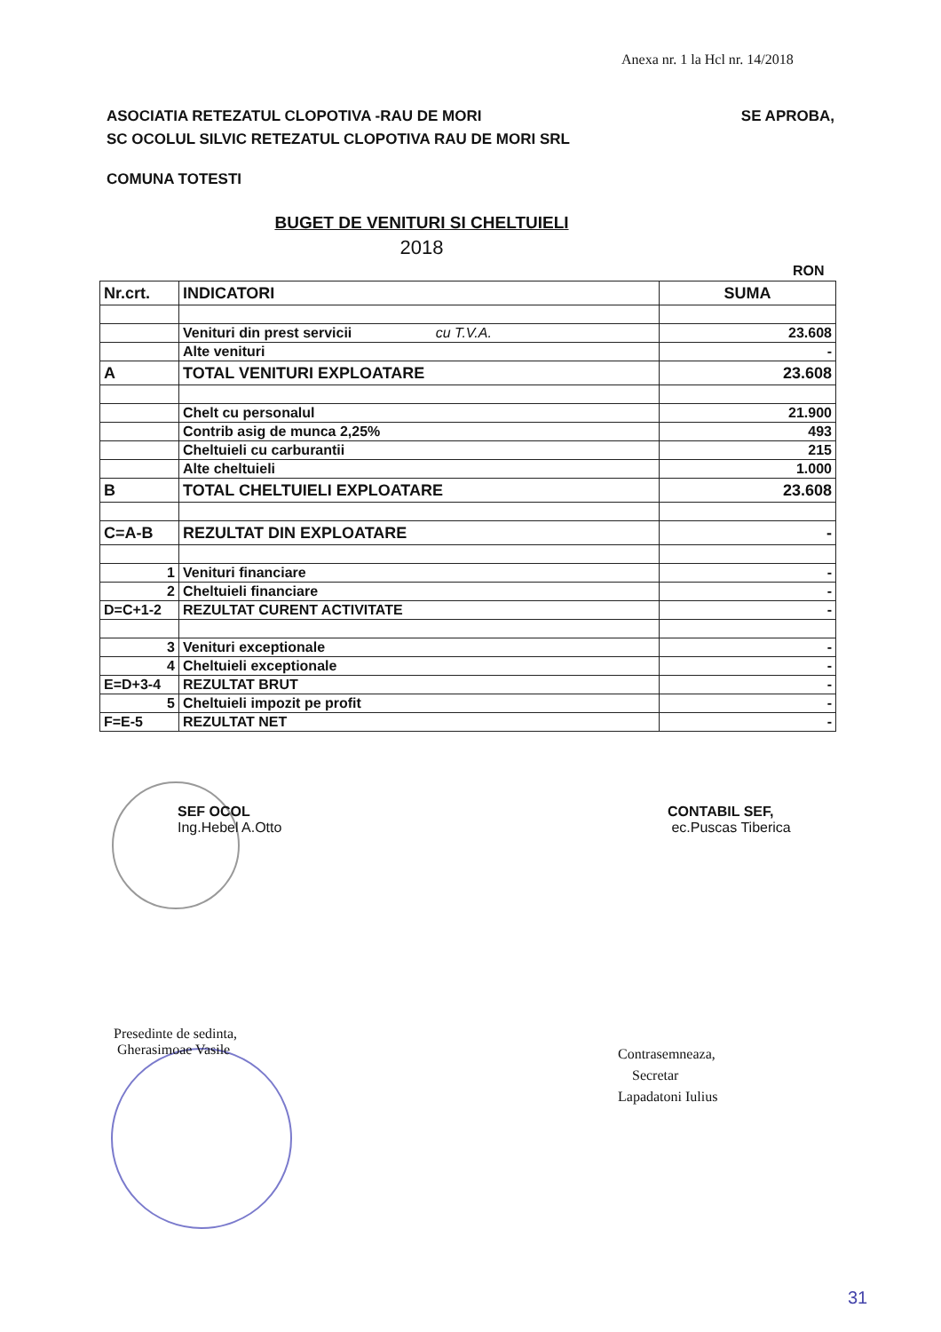Anexa nr. 1 la Hcl nr. 14/2018
SE APROBA, ASOCIATIA RETEZATUL CLOPOTIVA -RAU DE MORI
SC OCOLUL SILVIC RETEZATUL CLOPOTIVA RAU DE MORI SRL
COMUNA TOTESTI
BUGET DE VENITURI SI CHELTUIELI
2018
RON
| Nr.crt. | INDICATORI | SUMA |
| --- | --- | --- |
| | Venituri din prest servicii cu T.V.A. | 23.608 |
| | Alte venituri | - |
| A | TOTAL VENITURI EXPLOATARE | 23.608 |
| | Chelt cu personalul | 21.900 |
| | Contrib asig de munca 2,25% | 493 |
| | Cheltuieli cu carburantii | 215 |
| | Alte cheltuieli | 1.000 |
| B | TOTAL CHELTUIELI EXPLOATARE | 23.608 |
| C=A-B | REZULTAT DIN EXPLOATARE | - |
| 1 | Venituri financiare | - |
| 2 | Cheltuieli financiare | - |
| D=C+1-2 | REZULTAT CURENT ACTIVITATE | - |
| 3 | Venituri exceptionale | - |
| 4 | Cheltuieli exceptionale | - |
| E=D+3-4 | REZULTAT BRUT | - |
| 5 | Cheltuieli impozit pe profit | - |
| F=E-5 | REZULTAT NET | - |
SEF OCOL
Ing.Hebel A.Otto
CONTABIL SEF,
ec.Puscas Tiberica
Presedinte de sedinta,
Gherasimoae Vasile
Contrasemneaza,
Secretar
Lapadatoni Iulius
31